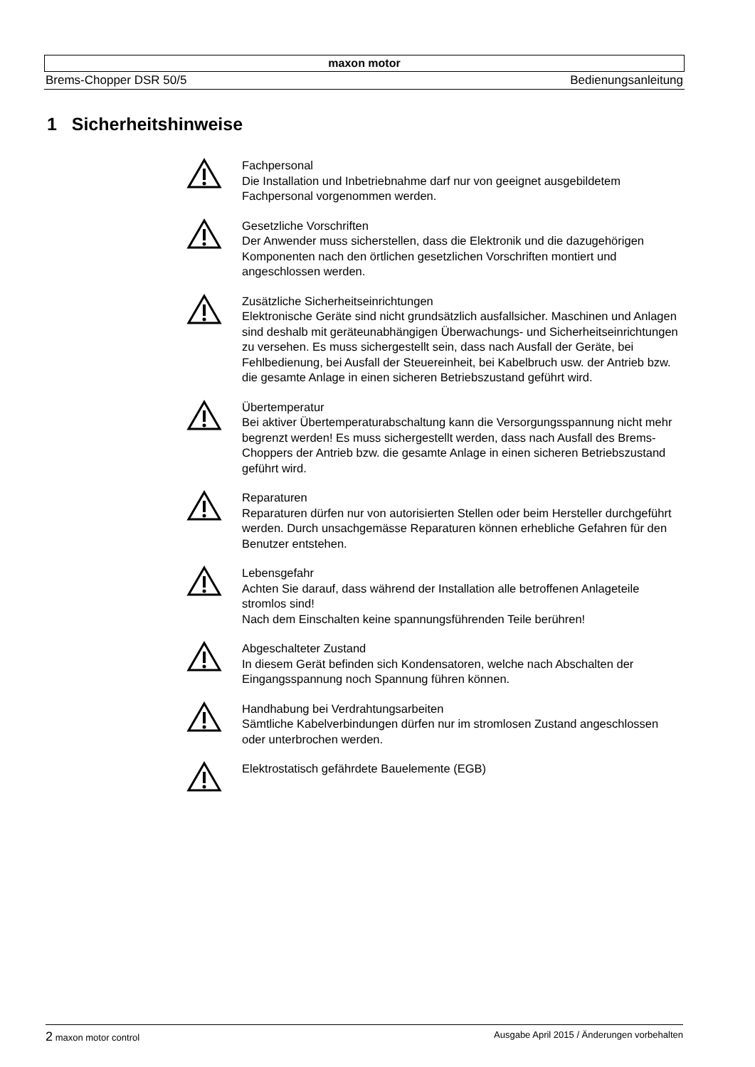maxon motor
Brems-Chopper DSR 50/5 Bedienungsanleitung
1 Sicherheitshinweise
Fachpersonal
Die Installation und Inbetriebnahme darf nur von geeignet ausgebildetem Fachpersonal vorgenommen werden.
Gesetzliche Vorschriften
Der Anwender muss sicherstellen, dass die Elektronik und die dazugehörigen Komponenten nach den örtlichen gesetzlichen Vorschriften montiert und angeschlossen werden.
Zusätzliche Sicherheitseinrichtungen
Elektronische Geräte sind nicht grundsätzlich ausfallsicher. Maschinen und Anlagen sind deshalb mit geräteunabhängigen Überwachungs- und Sicherheitseinrichtungen zu versehen. Es muss sichergestellt sein, dass nach Ausfall der Geräte, bei Fehlbedienung, bei Ausfall der Steuereinheit, bei Kabelbruch usw. der Antrieb bzw. die gesamte Anlage in einen sicheren Betriebszustand geführt wird.
Übertemperatur
Bei aktiver Übertemperaturabschaltung kann die Versorgungsspannung nicht mehr begrenzt werden! Es muss sichergestellt werden, dass nach Ausfall des Brems-Choppers der Antrieb bzw. die gesamte Anlage in einen sicheren Betriebszustand geführt wird.
Reparaturen
Reparaturen dürfen nur von autorisierten Stellen oder beim Hersteller durchgeführt werden. Durch unsachgemässe Reparaturen können erhebliche Gefahren für den Benutzer entstehen.
Lebensgefahr
Achten Sie darauf, dass während der Installation alle betroffenen Anlageteile stromlos sind!
Nach dem Einschalten keine spannungsführenden Teile berühren!
Abgeschalteter Zustand
In diesem Gerät befinden sich Kondensatoren, welche nach Abschalten der Eingangsspannung noch Spannung führen können.
Handhabung bei Verdrahtungsarbeiten
Sämtliche Kabelverbindungen dürfen nur im stromlosen Zustand angeschlossen oder unterbrochen werden.
Elektrostatisch gefährdete Bauelemente (EGB)
2 maxon motor control Ausgabe April 2015 / Änderungen vorbehalten